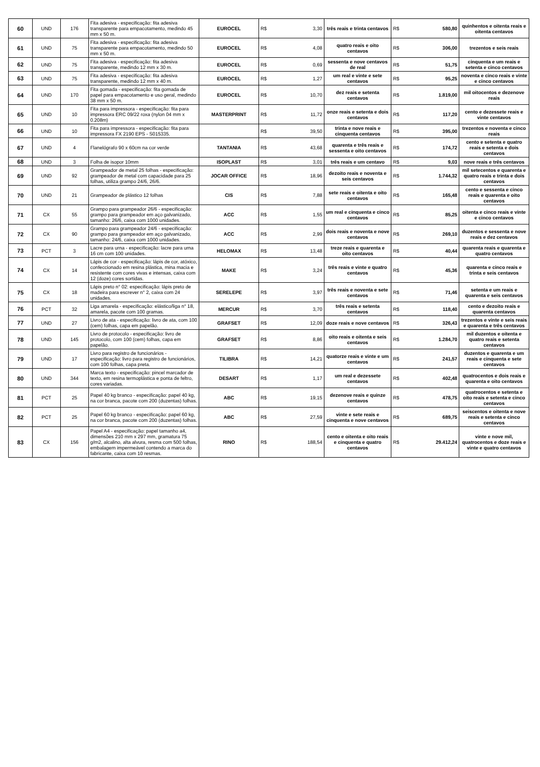| 60 | UND | 176 | Fita adesiva - especificação: fita adesiva transparente para empacotamento, medindo 45 mm x 50 m. | EUROCEL | R$ | 3,30 | três reais e trinta centavos | R$ | 580,80 | quinhentos e oitenta reais e oitenta centavos |
| 61 | UND | 75 | Fita adesiva - especificação: fita adesiva transparente para empacotamento, medindo 50 mm x 50 m. | EUROCEL | R$ | 4,08 | quatro reais e oito centavos | R$ | 306,00 | trezentos e seis reais |
| 62 | UND | 75 | Fita adesiva - especificação: fita adesiva transparente, medindo 12 mm x 30 m. | EUROCEL | R$ | 0,69 | sessenta e nove centavos de real | R$ | 51,75 | cinquenta e um reais e setenta e cinco centavos |
| 63 | UND | 75 | Fita adesiva - especificação: fita adesiva transparente, medindo 12 mm x 40 m. | EUROCEL | R$ | 1,27 | um real e vinte e sete centavos | R$ | 95,25 | noventa e cinco reais e vinte e cinco centavos |
| 64 | UND | 170 | Fita gomada - especificação: fita gomada de papel para empacotamento e uso geral, medindo 38 mm x 50 m. | EUROCEL | R$ | 10,70 | dez reais e setenta centavos | R$ | 1.819,00 | mil oitocentos e dezenove reais |
| 65 | UND | 10 | Fita para impressora - especificação: fita para impressora ERC 09/22 roxa (nylon 04 mm x 0.208m) | MASTERPRINT | R$ | 11,72 | onze reais e setenta e dois centavos | R$ | 117,20 | cento e dezessete reais e vinte centavos |
| 66 | UND | 10 | Fita para impressora - especificação: fita para impressora FX 2190 EPS - S015335. | | R$ | 39,50 | trinta e nove reais e cinquenta centavos | R$ | 395,00 | trezentos e noventa e cinco reais |
| 67 | UND | 4 | Flanelógrafo 90 x 60cm na cor verde | TANTANIA | R$ | 43,68 | quarenta e três reais e sessenta e oito centavos | R$ | 174,72 | cento e setenta e quatro reais e setenta e dois centavos |
| 68 | UND | 3 | Folha de isopor 10mm | ISOPLAST | R$ | 3,01 | três reais e um centavo | R$ | 9,03 | nove reais e três centavos |
| 69 | UND | 92 | Grampeador de metal 25 folhas - especificação: grampeador de metal com capacidade para 25 folhas, utiliza grampo 24/6, 26/6. | JOCAR OFFICE | R$ | 18,96 | dezoito reais e noventa e seis centavos | R$ | 1.744,32 | mil setecentos e quarenta e quatro reais e trinta e dois centavos |
| 70 | UND | 21 | Grampeador de plástico 12 folhas | CIS | R$ | 7,88 | sete reais e oitenta e oito centavos | R$ | 165,48 | cento e sessenta e cinco reais e quarenta e oito centavos |
| 71 | CX | 55 | Grampo para grampeador 26/6 - especificação: grampo para grampeador em aço galvanizado, tamanho: 26/6, caixa com 1000 unidades. | ACC | R$ | 1,55 | um real e cinquenta e cinco centavos | R$ | 85,25 | oitenta e cinco reais e vinte e cinco centavos |
| 72 | CX | 90 | Grampo para grampeador 24/6 - especificação: grampo para grampeador em aço galvanizado, tamanho: 24/6, caixa com 1000 unidades. | ACC | R$ | 2,99 | dois reais e noventa e nove centavos | R$ | 269,10 | duzentos e sessenta e nove reais e dez centavos |
| 73 | PCT | 3 | Lacre para urna - especificação: lacre para urna 16 cm com 100 unidades. | HELOMAX | R$ | 13,48 | treze reais e quarenta e oito centavos | R$ | 40,44 | quarenta reais e quarenta e quatro centavos |
| 74 | CX | 14 | Lápis de cor - especificação: lápis de cor, atóxico, confeccionado em resina plástica, mina macia e resistente com cores vivas e intensas, caixa com 12 (doze) cores sortidas. | MAKE | R$ | 3,24 | três reais e vinte e quatro centavos | R$ | 45,36 | quarenta e cinco reais e trinta e seis centavos |
| 75 | CX | 18 | Lápis preto n° 02: especificação: lápis preto de madeira para escrever n° 2, caixa com 24 unidades. | SERELEPE | R$ | 3,97 | três reais e noventa e sete centavos | R$ | 71,46 | setenta e um reais e quarenta e seis centavos |
| 76 | PCT | 32 | Liga amarela - especificação: elástico/liga n° 18, amarela, pacote com 100 gramas. | MERCUR | R$ | 3,70 | três reais e setenta centavos | R$ | 118,40 | cento e dezoito reais e quarenta centavos |
| 77 | UND | 27 | Livro de ata - especificação: livro de ata, com 100 (cem) folhas, capa em papelão. | GRAFSET | R$ | 12,09 | doze reais e nove centavos | R$ | 326,43 | trezentos e vinte e seis reais e quarenta e três centavos |
| 78 | UND | 145 | Livro de protocolo - especificação: livro de protocolo, com 100 (cem) folhas, capa em papelão. | GRAFSET | R$ | 8,86 | oito reais e oitenta e seis centavos | R$ | 1.284,70 | mil duzentos e oitenta e quatro reais e setenta centavos |
| 79 | UND | 17 | Livro para registro de funcionários - especificação: livro para registro de funcionários, com 100 folhas, capa preta. | TILIBRA | R$ | 14,21 | quatorze reais e vinte e um centavos | R$ | 241,57 | duzentos e quarenta e um reais e cinquenta e sete centavos |
| 80 | UND | 344 | Marca texto - especificação: pincel marcador de texto, em resina termoplástica e ponta de feltro, cores variadas. | DESART | R$ | 1,17 | um real e dezessete centavos | R$ | 402,48 | quatrocentos e dois reais e quarenta e oito centavos |
| 81 | PCT | 25 | Papel 40 kg branco - especificação: papel 40 kg, na cor branca, pacote com 200 (duzentas) folhas. | ABC | R$ | 19,15 | dezenove reais e quinze centavos | R$ | 478,75 | quatrocentos e setenta e oito reais e setenta e cinco centavos |
| 82 | PCT | 25 | Papel 60 kg branco - especificação: papel 60 kg, na cor branca, pacote com 200 (duzentas) folhas. | ABC | R$ | 27,59 | vinte e sete reais e cinquenta e nove centavos | R$ | 689,75 | seiscentos e oitenta e nove reais e setenta e cinco centavos |
| 83 | CX | 156 | Papel A4 - especificação: papel tamanho a4, dimensões 210 mm x 297 mm, gramatura 75 g/m2, alcalino, alta alvura, resma com 500 folhas, embalagem impermeável contendo a marca do fabricante, caixa com 10 resmas. | RINO | R$ | 188,54 | cento e oitenta e oito reais e cinquenta e quatro centavos | R$ | 29.412,24 | vinte e nove mil, quatrocentos e doze reais e vinte e quatro centavos |